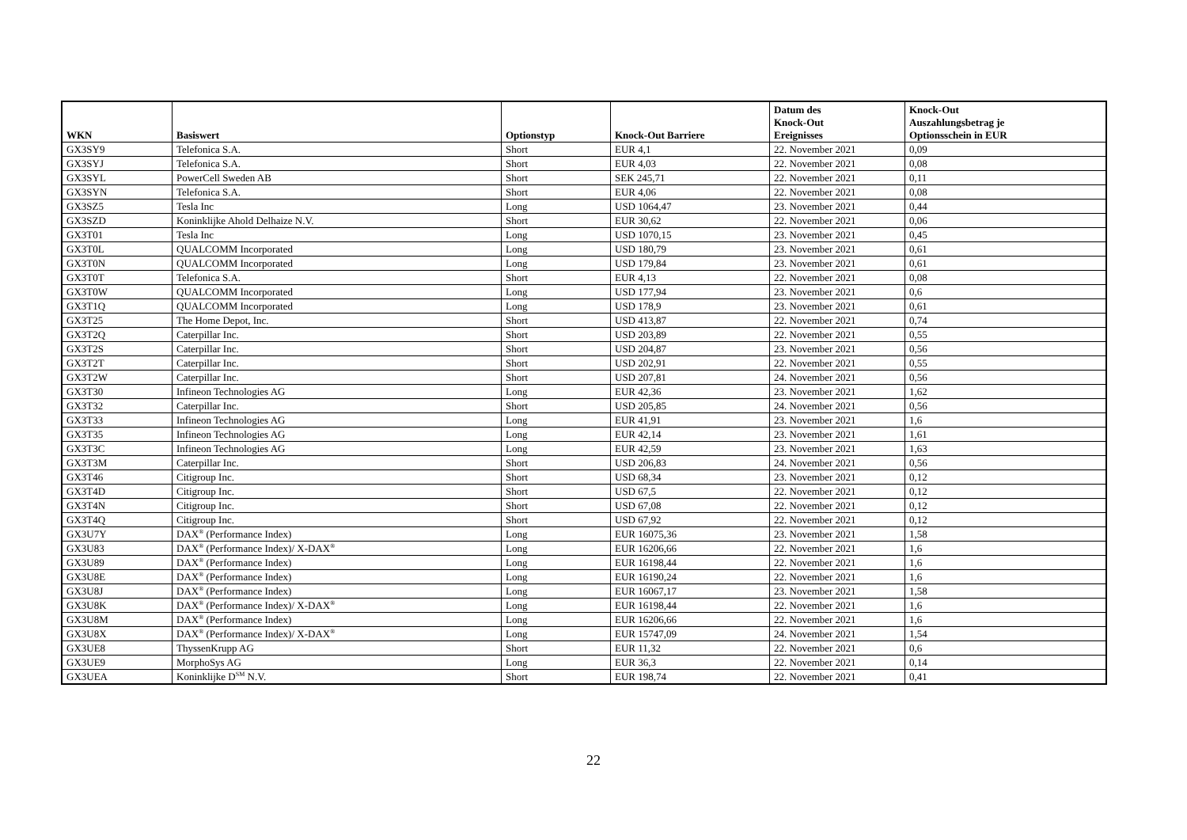| WKN | Basiswert | Optionstyp | Knock-Out Barriere | Datum des Knock-Out Ereignisses | Knock-Out Auszahlungsbetrag je Optionsschein in EUR |
| --- | --- | --- | --- | --- | --- |
| GX3SY9 | Telefonica S.A. | Short | EUR 4,1 | 22. November 2021 | 0,09 |
| GX3SYJ | Telefonica S.A. | Short | EUR 4,03 | 22. November 2021 | 0,08 |
| GX3SYL | PowerCell Sweden AB | Short | SEK 245,71 | 22. November 2021 | 0,11 |
| GX3SYN | Telefonica S.A. | Short | EUR 4,06 | 22. November 2021 | 0,08 |
| GX3SZ5 | Tesla Inc | Long | USD 1064,47 | 23. November 2021 | 0,44 |
| GX3SZD | Koninklijke Ahold Delhaize N.V. | Short | EUR 30,62 | 22. November 2021 | 0,06 |
| GX3T01 | Tesla Inc | Long | USD 1070,15 | 23. November 2021 | 0,45 |
| GX3T0L | QUALCOMM Incorporated | Long | USD 180,79 | 23. November 2021 | 0,61 |
| GX3T0N | QUALCOMM Incorporated | Long | USD 179,84 | 23. November 2021 | 0,61 |
| GX3T0T | Telefonica S.A. | Short | EUR 4,13 | 22. November 2021 | 0,08 |
| GX3T0W | QUALCOMM Incorporated | Long | USD 177,94 | 23. November 2021 | 0,6 |
| GX3T1Q | QUALCOMM Incorporated | Long | USD 178,9 | 23. November 2021 | 0,61 |
| GX3T25 | The Home Depot, Inc. | Short | USD 413,87 | 22. November 2021 | 0,74 |
| GX3T2Q | Caterpillar Inc. | Short | USD 203,89 | 22. November 2021 | 0,55 |
| GX3T2S | Caterpillar Inc. | Short | USD 204,87 | 23. November 2021 | 0,56 |
| GX3T2T | Caterpillar Inc. | Short | USD 202,91 | 22. November 2021 | 0,55 |
| GX3T2W | Caterpillar Inc. | Short | USD 207,81 | 24. November 2021 | 0,56 |
| GX3T30 | Infineon Technologies AG | Long | EUR 42,36 | 23. November 2021 | 1,62 |
| GX3T32 | Caterpillar Inc. | Short | USD 205,85 | 24. November 2021 | 0,56 |
| GX3T33 | Infineon Technologies AG | Long | EUR 41,91 | 23. November 2021 | 1,6 |
| GX3T35 | Infineon Technologies AG | Long | EUR 42,14 | 23. November 2021 | 1,61 |
| GX3T3C | Infineon Technologies AG | Long | EUR 42,59 | 23. November 2021 | 1,63 |
| GX3T3M | Caterpillar Inc. | Short | USD 206,83 | 24. November 2021 | 0,56 |
| GX3T46 | Citigroup Inc. | Short | USD 68,34 | 23. November 2021 | 0,12 |
| GX3T4D | Citigroup Inc. | Short | USD 67,5 | 22. November 2021 | 0,12 |
| GX3T4N | Citigroup Inc. | Short | USD 67,08 | 22. November 2021 | 0,12 |
| GX3T4Q | Citigroup Inc. | Short | USD 67,92 | 22. November 2021 | 0,12 |
| GX3U7Y | DAX<sup>®</sup> (Performance Index) | Long | EUR 16075,36 | 23. November 2021 | 1,58 |
| GX3U83 | DAX<sup>®</sup> (Performance Index)/ X-DAX<sup>®</sup> | Long | EUR 16206,66 | 22. November 2021 | 1,6 |
| GX3U89 | DAX<sup>®</sup> (Performance Index) | Long | EUR 16198,44 | 22. November 2021 | 1,6 |
| GX3U8E | DAX<sup>®</sup> (Performance Index) | Long | EUR 16190,24 | 22. November 2021 | 1,6 |
| GX3U8J | DAX<sup>®</sup> (Performance Index) | Long | EUR 16067,17 | 23. November 2021 | 1,58 |
| GX3U8K | DAX<sup>®</sup> (Performance Index)/ X-DAX<sup>®</sup> | Long | EUR 16198,44 | 22. November 2021 | 1,6 |
| GX3U8M | DAX<sup>®</sup> (Performance Index) | Long | EUR 16206,66 | 22. November 2021 | 1,6 |
| GX3U8X | DAX<sup>®</sup> (Performance Index)/ X-DAX<sup>®</sup> | Long | EUR 15747,09 | 24. November 2021 | 1,54 |
| GX3UE8 | ThyssenKrupp AG | Short | EUR 11,32 | 22. November 2021 | 0,6 |
| GX3UE9 | MorphoSys AG | Long | EUR 36,3 | 22. November 2021 | 0,14 |
| GX3UEA | Koninklijke D<sup>SM</sup> N.V. | Short | EUR 198,74 | 22. November 2021 | 0,41 |
22